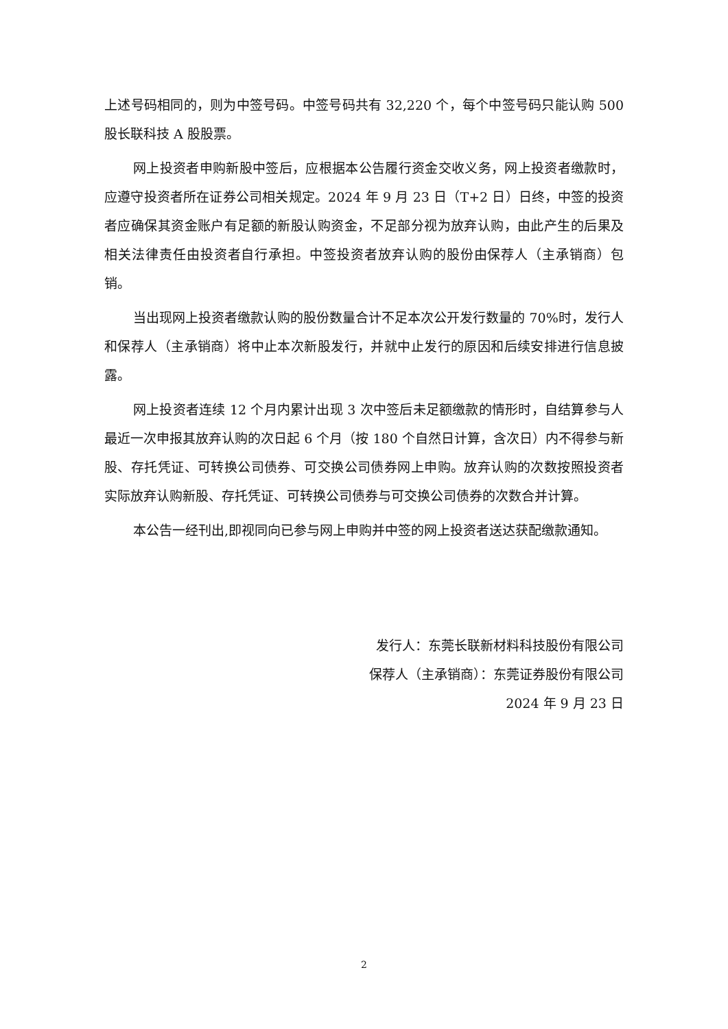上述号码相同的，则为中签号码。中签号码共有 32,220 个，每个中签号码只能认购 500 股长联科技 A 股股票。
网上投资者申购新股中签后，应根据本公告履行资金交收义务，网上投资者缴款时，应遵守投资者所在证券公司相关规定。2024 年 9 月 23 日（T+2 日）日终，中签的投资者应确保其资金账户有足额的新股认购资金，不足部分视为放弃认购，由此产生的后果及相关法律责任由投资者自行承担。中签投资者放弃认购的股份由保荐人（主承销商）包销。
当出现网上投资者缴款认购的股份数量合计不足本次公开发行数量的 70%时，发行人和保荐人（主承销商）将中止本次新股发行，并就中止发行的原因和后续安排进行信息披露。
网上投资者连续 12 个月内累计出现 3 次中签后未足额缴款的情形时，自结算参与人最近一次申报其放弃认购的次日起 6 个月（按 180 个自然日计算，含次日）内不得参与新股、存托凭证、可转换公司债券、可交换公司债券网上申购。放弃认购的次数按照投资者实际放弃认购新股、存托凭证、可转换公司债券与可交换公司债券的次数合并计算。
本公告一经刊出,即视同向已参与网上申购并中签的网上投资者送达获配缴款通知。
发行人：东莞长联新材料科技股份有限公司
保荐人（主承销商）：东莞证券股份有限公司
2024 年 9 月 23 日
2